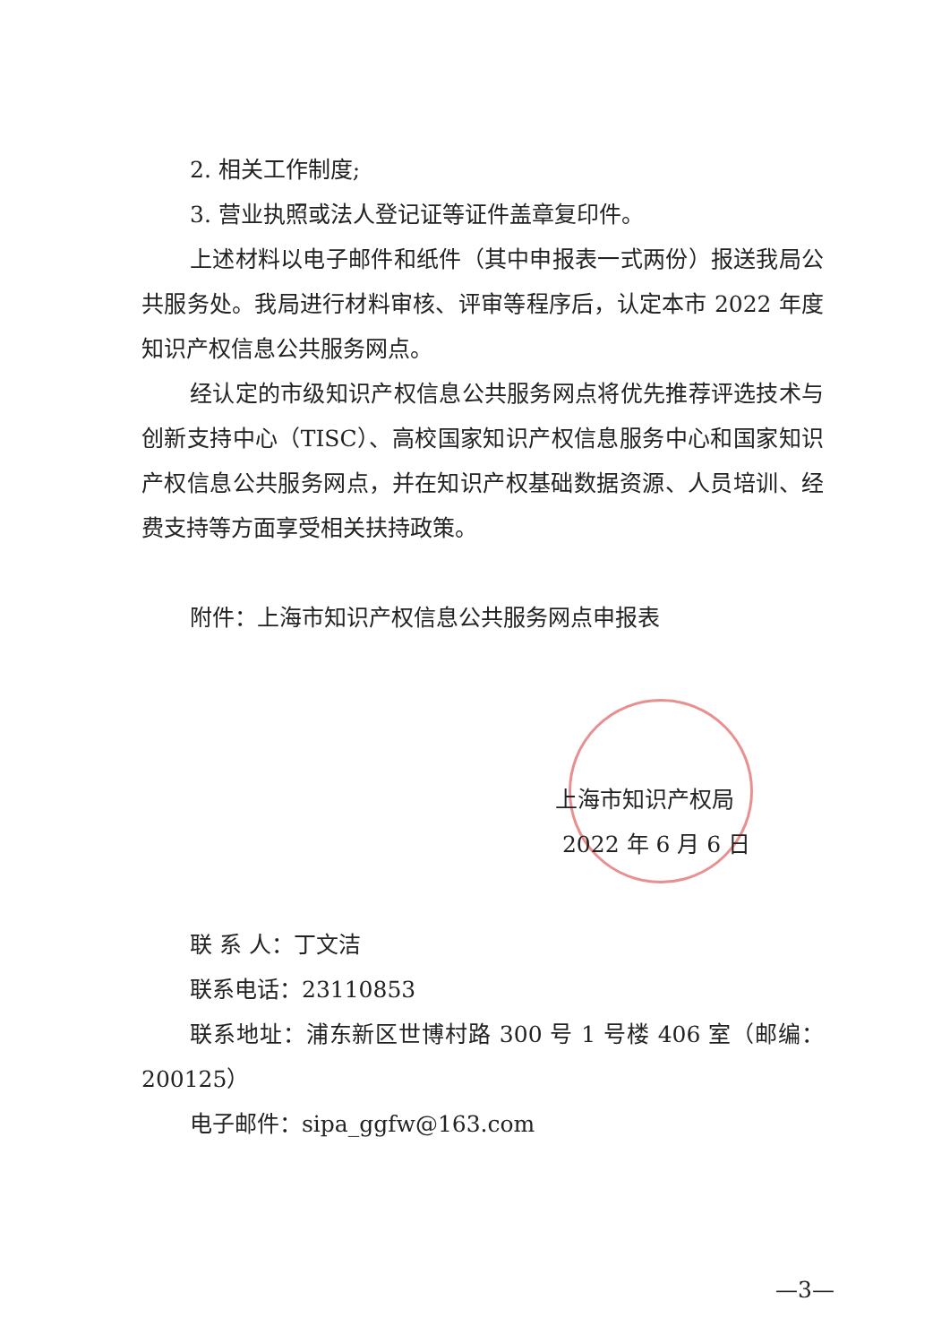2. 相关工作制度;
3. 营业执照或法人登记证等证件盖章复印件。
上述材料以电子邮件和纸件（其中申报表一式两份）报送我局公共服务处。我局进行材料审核、评审等程序后，认定本市 2022 年度知识产权信息公共服务网点。
经认定的市级知识产权信息公共服务网点将优先推荐评选技术与创新支持中心（TISC）、高校国家知识产权信息服务中心和国家知识产权信息公共服务网点，并在知识产权基础数据资源、人员培训、经费支持等方面享受相关扶持政策。
附件：上海市知识产权信息公共服务网点申报表
上海市知识产权局
2022 年 6 月 6 日
联 系 人：丁文洁
联系电话：23110853
联系地址：浦东新区世博村路 300 号 1 号楼 406 室（邮编：200125）
电子邮件：sipa_ggfw@163.com
—3—